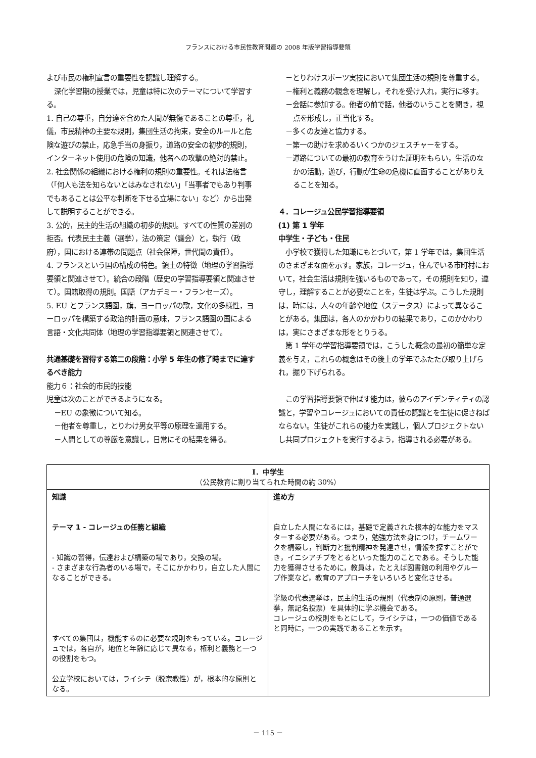フランスにおける市民性教育関連の 2008 年版学習指導要領
よび市民の権利宣言の重要性を認識し理解する。
深化学習期の授業では，児童は特に次のテーマについて学習する。
1. 自己の尊重，自分達を含めた人間が無傷であることの尊重，礼儀，市民精神の主要な規則，集団生活の拘束，安全のルールと危険な遊びの禁止，応急手当の身振り，道路の安全の初歩的規則，インターネット使用の危険の知識，他者への攻撃の絶対的禁止。
2. 社会関係の組織における権利の規則の重要性。それは法格言（「何人も法を知らないとはみなされない」「当事者でもあり判事でもあることは公平な判断を下せる立場にない」など）から出発して説明することができる。
3. 公的，民主的生活の組織の初歩的規則。すべての性質の差別の拒否。代表民主主義（選挙），法の策定（議会）と，執行（政府），国における連帯の問題点（社会保障，世代間の責任）。
4. フランスという国の構成の特色。領土の特徴（地理の学習指導要領と関連させて）。統合の段階（歴史の学習指導要領と関連させて）。国籍取得の規則。国語（アカデミー・フランセーズ）。
5. EU とフランス語圏，旗，ヨーロッパの歌，文化の多様性，ヨーロッパを構築する政治的計画の意味，フランス語圏の国による言語・文化共同体（地理の学習指導要領と関連させて）。
共通基礎を習得する第二の段階：小学 5 年生の修了時までに達するべき能力
能力６：社会的市民的技能
児童は次のことができるようになる。
－EU の象徴について知る。
－他者を尊重し，とりわけ男女平等の原理を適用する。
－人間としての尊厳を意識し，日常にその結果を得る。
－とりわけスポーツ実技において集団生活の規則を尊重する。
－権利と義務の観念を理解し，それを受け入れ，実行に移す。
－会話に参加する。他者の前で話，他者のいうことを聞き，視点を形成し，正当化する。
－多くの友達と協力する。
－第一の助けを求めるいくつかのジェスチャーをする。
－道路についての最初の教育をうけた証明をもらい，生活のなかの活動，遊び，行動が生命の危機に直面することがありえることを知る。
４．コレージュ公民学習指導要領
(1) 第 1 学年
中学生・子ども・住民
小学校で獲得した知識にもとづいて，第 1 学年では，集団生活のさまざまな面を示す。家族，コレージュ，住んでいる市町村において，社会生活は規則を強いるものであって，その規則を知り，遵守し，理解することが必要なことを，生徒は学ぶ。こうした規則は，時には，人々の年齢や地位（ステータス）によって異なることがある。集団は，各人のかかわりの結果であり，このかかわりは，実にさまざまな形をとりうる。
第 1 学年の学習指導要領では，こうした概念の最初の簡単な定義を与え，これらの概念はその後上の学年でふたたび取り上げられ，掘り下げられる。
この学習指導要領で伸ばす能力は，彼らのアイデンティティの認識と，学習やコレージュにおいての責任の認識とを生徒に促さねばならない。生徒がこれらの能力を実践し，個人プロジェクトないし共同プロジェクトを実行するよう，指導される必要がある。
| Ⅰ．中学生 （公民教育に割り当てられた時間の約 30%） | |
| --- | --- |
| 知識 テーマ 1 - コレージュの任務と組織 - 知識の習得，伝達および構築の場であり，交換の場。 - さまざまな行為者のいる場で，そこにかかわり，自立した人間になることができる。 すべての集団は，機能するのに必要な規則をもっている。コレージュでは，各自が，地位と年齢に応じて異なる，権利と義務と一つの役割をもつ。 公立学校においては，ライシテ（脱宗教性）が，根本的な原則となる。 | 進め方 自立した人間になるには，基礎で定義された根本的な能力をマスターする必要がある。つまり，勉強方法を身につけ，チームワークを構築し，判断力と批判精神を発達させ，情報を探すことができ，イニシアチブをとるといった能力のことである。そうした能力を獲得させるために，教員は，たとえば図書館の利用やグループ作業など，教育のアプローチをいろいろと変化させる。 学級の代表選挙は，民主的生活の規則（代表制の原則，普通選挙，無記名投票）を具体的に学ぶ機会である。 コレージュの校則をもとにして，ライシテは，一つの価値であると同時に，一つの実践であることを示す。 |
－ 115 －